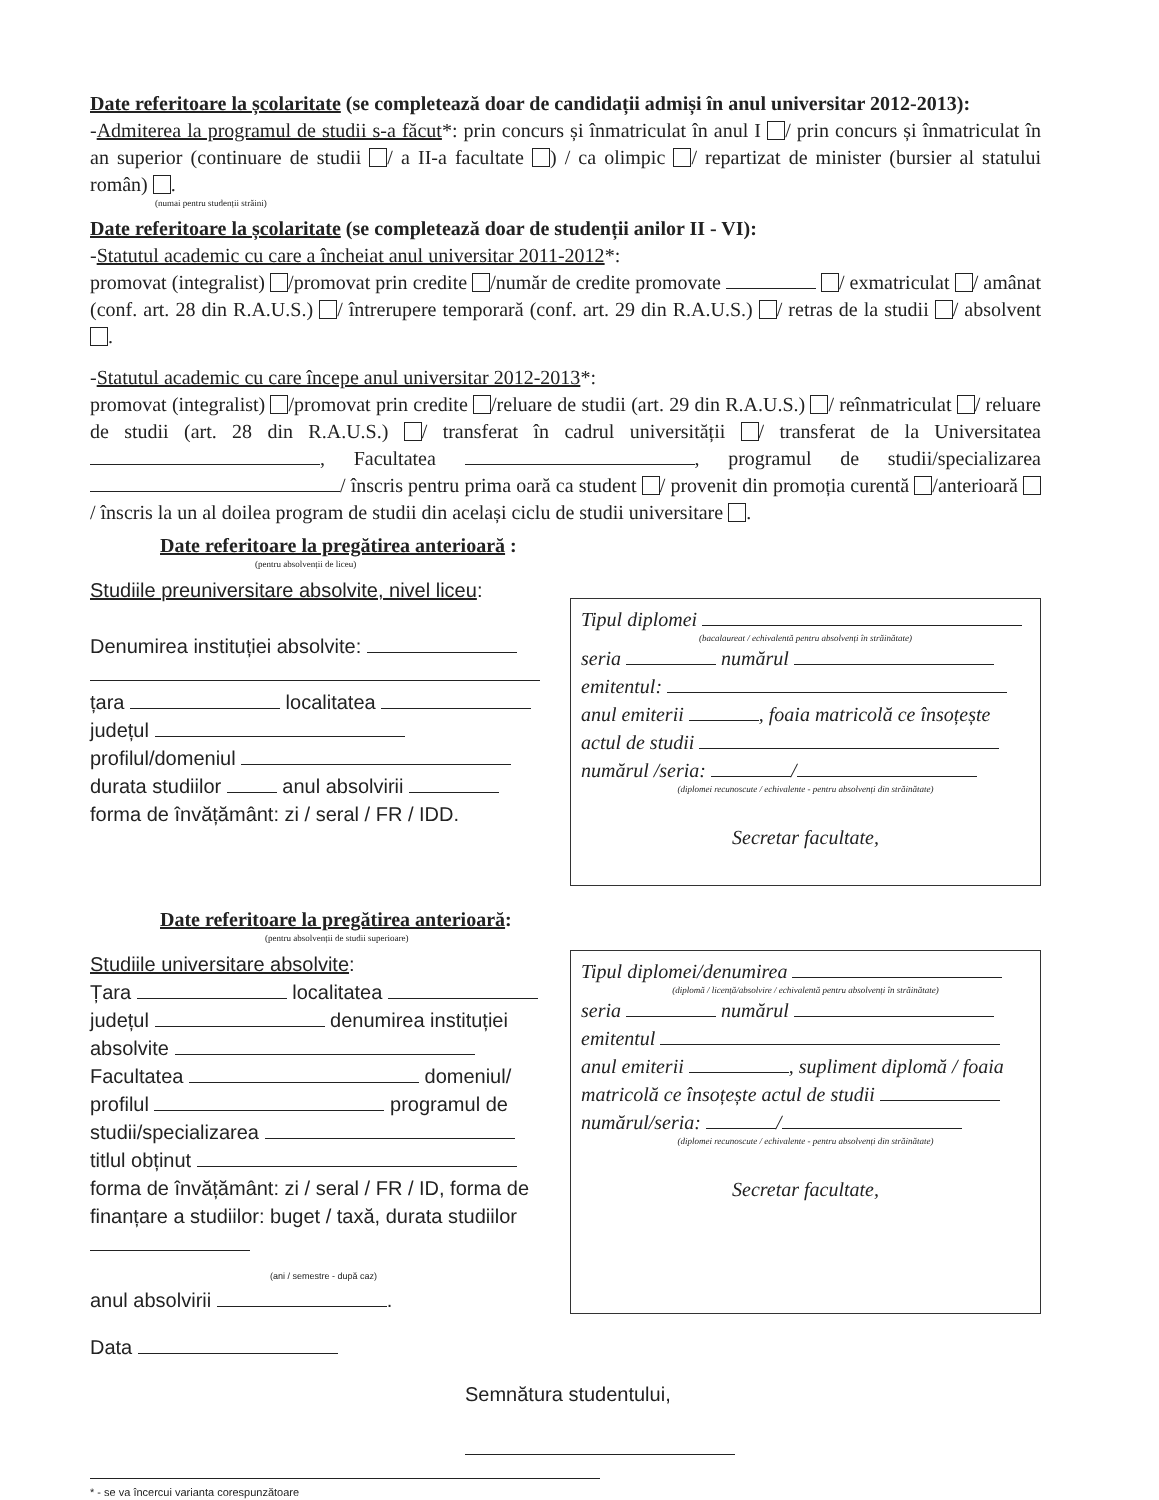Date referitoare la școlaritate (se completează doar de candidații admiși în anul universitar 2012-2013):
-Admiterea la programul de studii s-a făcut*: prin concurs și înmatriculat în anul I / prin concurs și înmatriculat în an superior (continuare de studii / a II-a facultate ) / ca olimpic / repartizat de minister (bursier al statului român) .
(numai pentru studenții străini)
Date referitoare la școlaritate (se completează doar de studenții anilor II - VI):
-Statutul academic cu care a încheiat anul universitar 2011-2012*:
promovat (integralist) /promovat prin credite /număr de credite promovate / exmatriculat / amânat (conf. art. 28 din R.A.U.S.) / întrerupere temporară (conf. art. 29 din R.A.U.S.) / retras de la studii / absolvent .
-Statutul academic cu care începe anul universitar 2012-2013*:
promovat (integralist) /promovat prin credite /reluare de studii (art. 29 din R.A.U.S.) / reînmatriculat / reluare de studii (art. 28 din R.A.U.S.) / transferat în cadrul universității / transferat de la Universitatea , Facultatea , programul de studii/specializarea / înscris pentru prima oară ca student / provenit din promoția curentă /anterioară / înscris la un al doilea program de studii din același ciclu de studii universitare .
Date referitoare la pregătirea anterioară :
(pentru absolvenții de liceu)
Studiile preuniversitare absolvite, nivel liceu:
Denumirea instituției absolvite:
țara localitatea
județul
profilul/domeniul
durata studiilor anul absolvirii
forma de învățământ: zi / seral / FR / IDD.
Tipul diplomei
(bacalaureat / echivalentă pentru absolvenți în străinătate)
seria numărul
emitentul:
anul emiterii , foaia matricolă ce însoțește actul de studii
numărul /seria: /
(diplomei recunoscute / echivalente - pentru absolvenți din străinătate)
Secretar facultate,
Date referitoare la pregătirea anterioară:
(pentru absolvenții de studii superioare)
Studiile universitare absolvite:
Țara localitatea
județul denumirea instituției absolvite
Facultatea domeniul/ profilul programul de studii/specializarea
titlul obținut
forma de învățământ: zi / seral / FR / ID, forma de finanțare a studiilor: buget / taxă, durata studiilor
(ani / semestre - după caz)
anul absolvirii .
Tipul diplomei/denumirea
(diplomă / licență/absolvire / echivalentă pentru absolvenți în străinătate)
seria numărul
emitentul
anul emiterii , supliment diplomă / foaia matricolă ce însoțește actul de studii
numărul/seria: /
(diplomei recunoscute / echivalente - pentru absolvenți din străinătate)
Secretar facultate,
Data
Semnătura studentului,
* - se va încercui varianta corespunzătoare